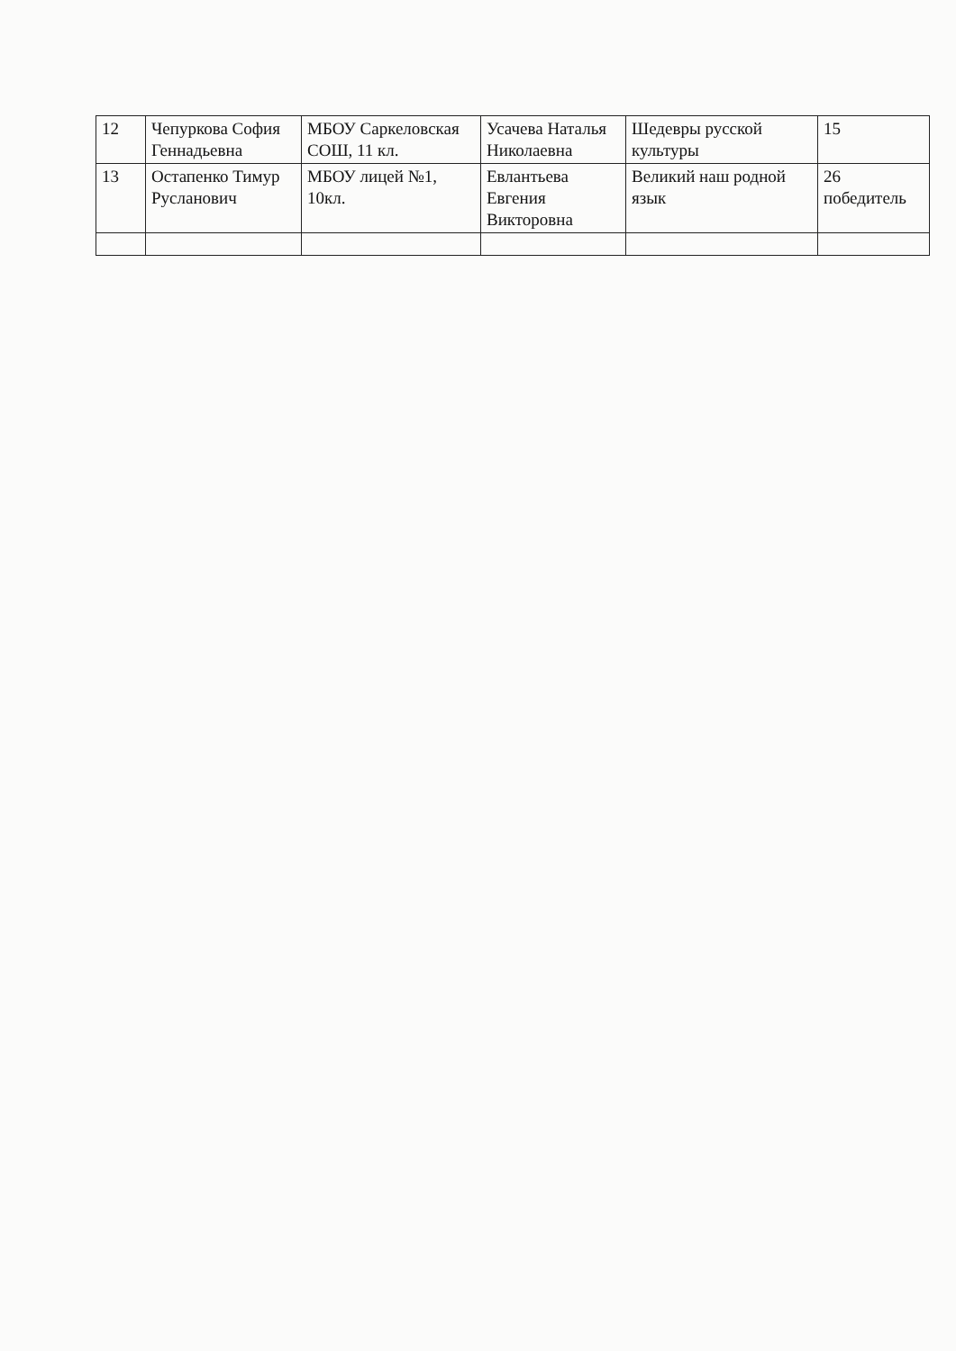| 12 | Чепуркова София Геннадьевна | МБОУ Саркеловская СОШ, 11 кл. | Усачева Наталья Николаевна | Шедевры русской культуры | 15 |
| 13 | Остапенко Тимур Русланович | МБОУ лицей №1, 10кл. | Евлантьева Евгения Викторовна | Великий наш родной язык | 26 победитель |